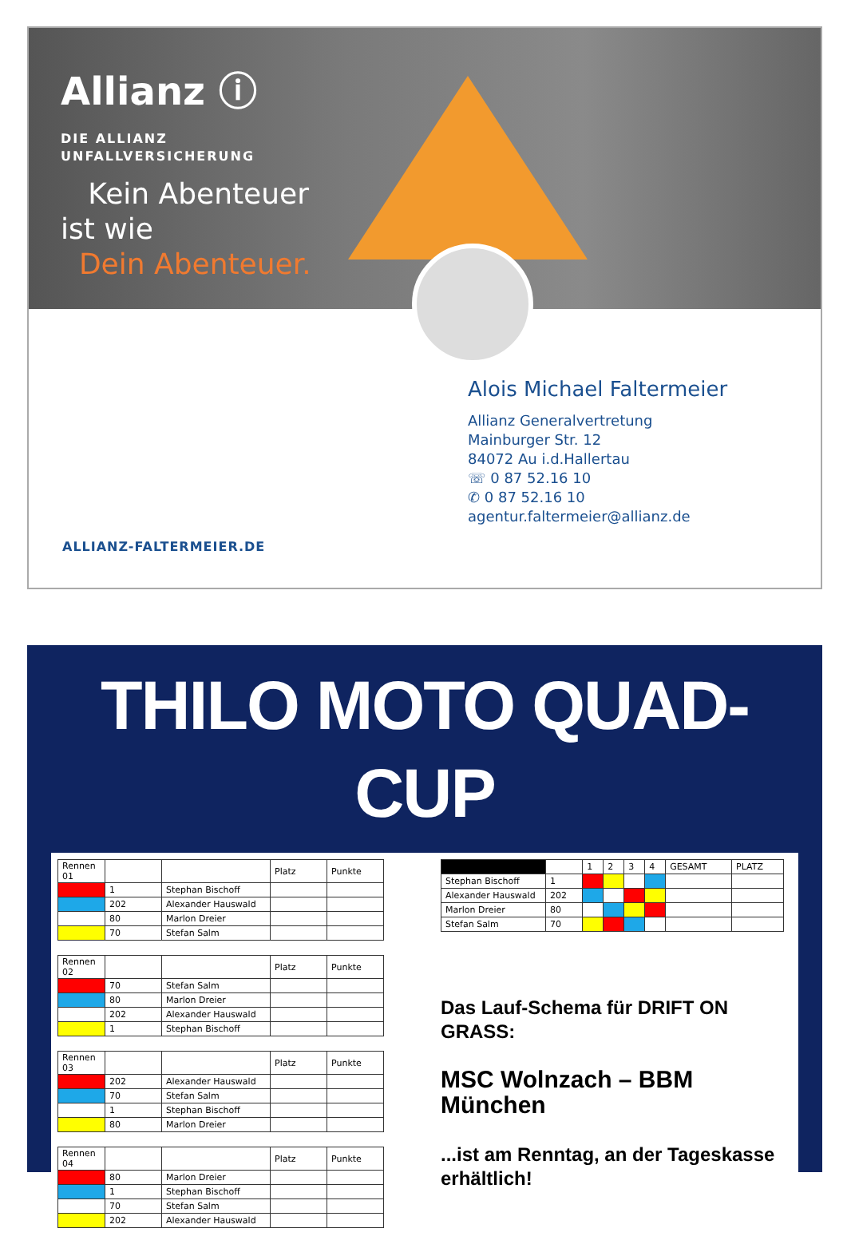Allianz ⓘ
DIE ALLIANZ
UNFALLVERSICHERUNG
Kein Abenteuer
ist wie
Dein Abenteuer.
Alois Michael Faltermeier
Allianz Generalvertretung
Mainburger Str. 12
84072 Au i.d.Hallertau
☏ 0 87 52.16 10
✆ 0 87 52.16 10
agentur.faltermeier@allianz.de
ALLIANZ-FALTERMEIER.DE
THILO MOTO QUAD-CUP
| Rennen 01 | | | Platz | Punkte |
| --- | --- | --- | --- | --- |
| | 1 | Stephan Bischoff | | |
| | 202 | Alexander Hauswald | | |
| | 80 | Marlon Dreier | | |
| | 70 | Stefan Salm | | |
| Rennen 02 | | | Platz | Punkte |
| --- | --- | --- | --- | --- |
| | 70 | Stefan Salm | | |
| | 80 | Marlon Dreier | | |
| | 202 | Alexander Hauswald | | |
| | 1 | Stephan Bischoff | | |
| Rennen 03 | | | Platz | Punkte |
| --- | --- | --- | --- | --- |
| | 202 | Alexander Hauswald | | |
| | 70 | Stefan Salm | | |
| | 1 | Stephan Bischoff | | |
| | 80 | Marlon Dreier | | |
| Rennen 04 | | | Platz | Punkte |
| --- | --- | --- | --- | --- |
| | 80 | Marlon Dreier | | |
| | 1 | Stephan Bischoff | | |
| | 70 | Stefan Salm | | |
| | 202 | Alexander Hauswald | | |
| | | 1 | 2 | 3 | 4 | GESAMT | PLATZ |
| --- | --- | --- | --- | --- | --- | --- | --- |
| Stephan Bischoff | 1 | | | | | | |
| Alexander Hauswald | 202 | | | | | | |
| Marlon Dreier | 80 | | | | | | |
| Stefan Salm | 70 | | | | | | |
Das Lauf-Schema für DRIFT ON GRASS:
MSC Wolnzach – BBM München
...ist am Renntag, an der Tageskasse erhältlich!